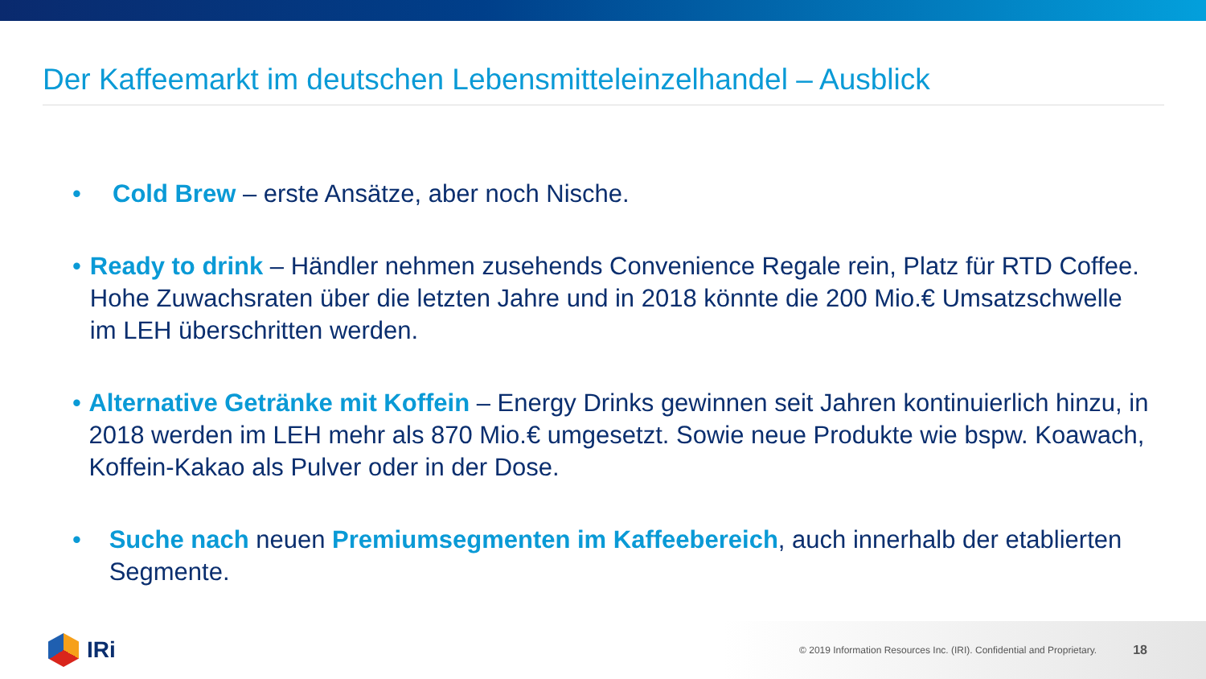Der Kaffeemarkt im deutschen Lebensmitteleinzelhandel – Ausblick
• Cold Brew – erste Ansätze, aber noch Nische.
• Ready to drink – Händler nehmen zusehends Convenience Regale rein, Platz für RTD Coffee. Hohe Zuwachsraten über die letzten Jahre und in 2018 könnte die 200 Mio.€ Umsatzschwelle im LEH überschritten werden.
• Alternative Getränke mit Koffein – Energy Drinks gewinnen seit Jahren kontinuierlich hinzu, in 2018 werden im LEH mehr als 870 Mio.€ umgesetzt. Sowie neue Produkte wie bspw. Koawach, Koffein-Kakao als Pulver oder in der Dose.
• Suche nach neuen Premiumsegmenten im Kaffeebereich, auch innerhalb der etablierten Segmente.
IRi
© 2019 Information Resources Inc. (IRI). Confidential and Proprietary. 18